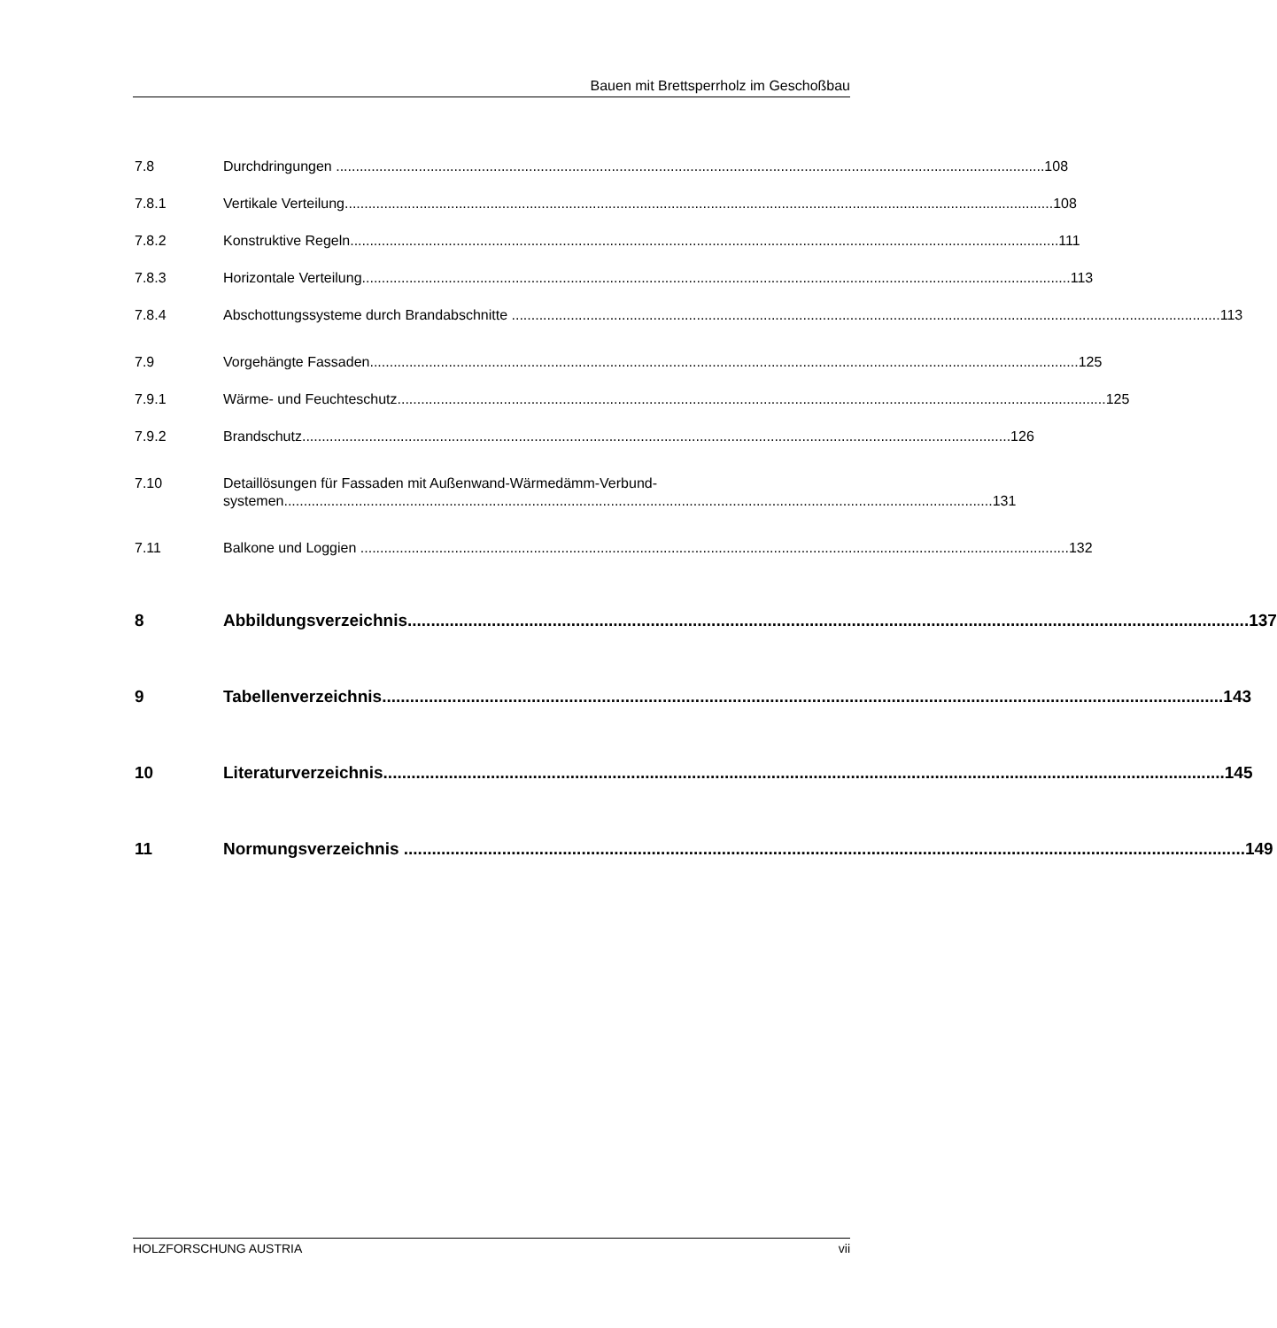Bauen mit Brettsperrholz im Geschoßbau
7.8 Durchdringungen 108
7.8.1 Vertikale Verteilung 108
7.8.2 Konstruktive Regeln 111
7.8.3 Horizontale Verteilung 113
7.8.4 Abschottungssysteme durch Brandabschnitte 113
7.9 Vorgehängte Fassaden 125
7.9.1 Wärme- und Feuchteschutz 125
7.9.2 Brandschutz 126
7.10 Detaillösungen für Fassaden mit Außenwand-Wärmedämm-Verbund-
systemen 131
7.11 Balkone und Loggien 132
8 Abbildungsverzeichnis 137
9 Tabellenverzeichnis 143
10 Literaturverzeichnis 145
11 Normungsverzeichnis 149
HOLZFORSCHUNG AUSTRIA vii